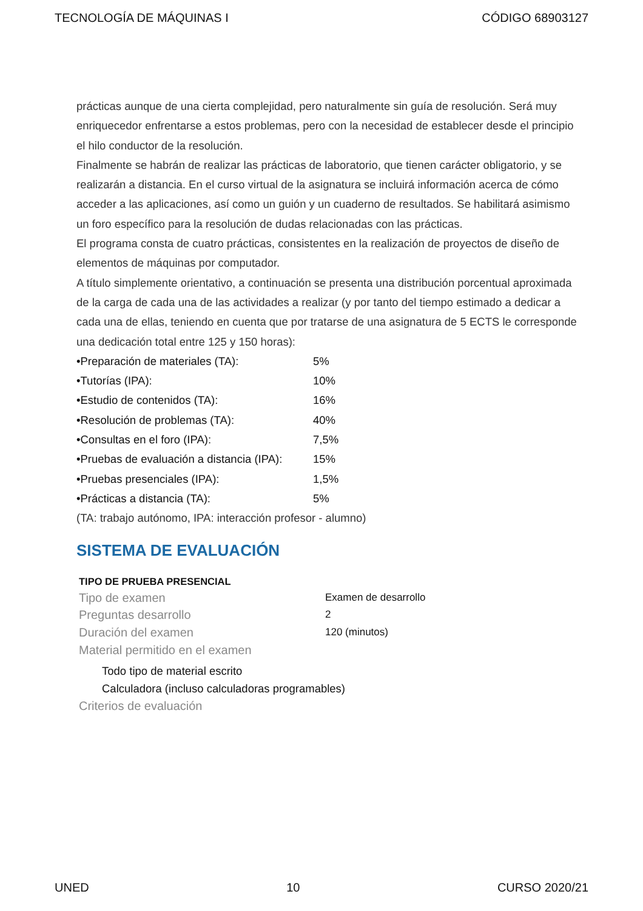TECNOLOGÍA DE MÁQUINAS I CÓDIGO 68903127
prácticas aunque de una cierta complejidad, pero naturalmente sin guía de resolución. Será muy enriquecedor enfrentarse a estos problemas, pero con la necesidad de establecer desde el principio el hilo conductor de la resolución.
Finalmente se habrán de realizar las prácticas de laboratorio, que tienen carácter obligatorio, y se realizarán a distancia. En el curso virtual de la asignatura se incluirá información acerca de cómo acceder a las aplicaciones, así como un guión y un cuaderno de resultados. Se habilitará asimismo un foro específico para la resolución de dudas relacionadas con las prácticas.
El programa consta de cuatro prácticas, consistentes en la realización de proyectos de diseño de elementos de máquinas por computador.
A título simplemente orientativo, a continuación se presenta una distribución porcentual aproximada de la carga de cada una de las actividades a realizar (y por tanto del tiempo estimado a dedicar a cada una de ellas, teniendo en cuenta que por tratarse de una asignatura de 5 ECTS le corresponde una dedicación total entre 125 y 150 horas):
•Preparación de materiales (TA): 5%
•Tutorías (IPA): 10%
•Estudio de contenidos (TA): 16%
•Resolución de problemas (TA): 40%
•Consultas en el foro (IPA): 7,5%
•Pruebas de evaluación a distancia (IPA): 15%
•Pruebas presenciales (IPA): 1,5%
•Prácticas a distancia (TA): 5%
(TA: trabajo autónomo, IPA: interacción profesor - alumno)
SISTEMA DE EVALUACIÓN
TIPO DE PRUEBA PRESENCIAL
Tipo de examen Examen de desarrollo
Preguntas desarrollo 2
Duración del examen 120 (minutos)
Material permitido en el examen
Todo tipo de material escrito
Calculadora (incluso calculadoras programables)
Criterios de evaluación
UNED 10 CURSO 2020/21